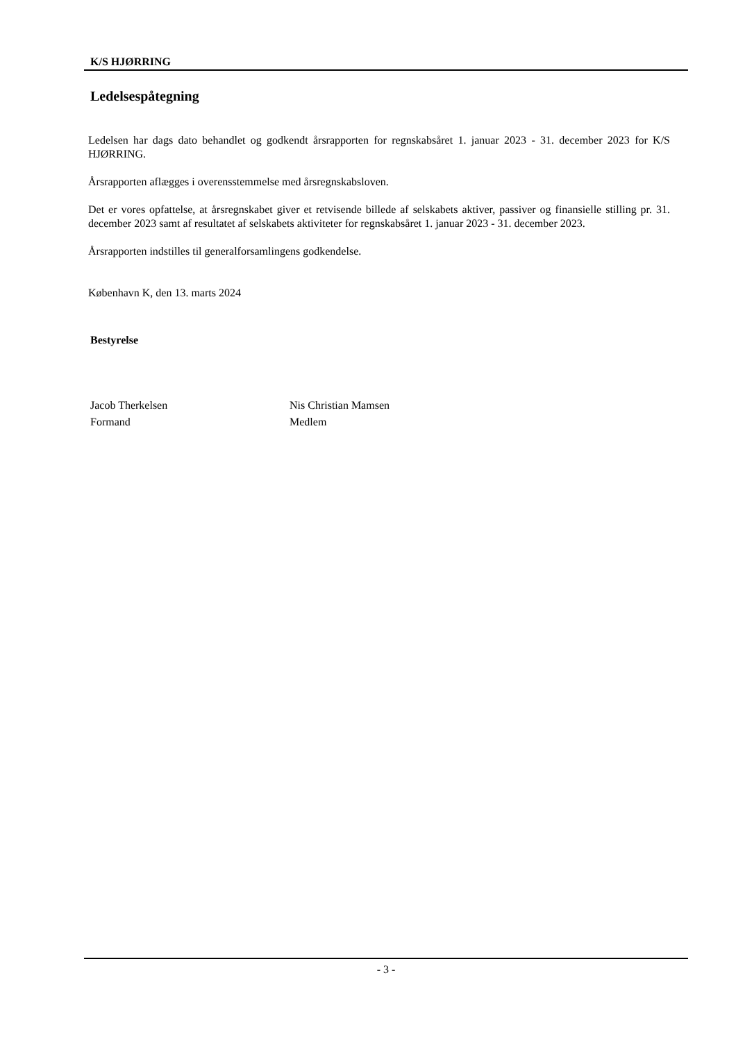K/S HJØRRING
Ledelsespåtegning
Ledelsen har dags dato behandlet og godkendt årsrapporten for regnskabsåret 1. januar 2023 - 31. december 2023 for K/S HJØRRING.
Årsrapporten aflægges i overensstemmelse med årsregnskabsloven.
Det er vores opfattelse, at årsregnskabet giver et retvisende billede af selskabets aktiver, passiver og finansielle stilling pr. 31. december 2023 samt af resultatet af selskabets aktiviteter for regnskabsåret 1. januar 2023 - 31. december 2023.
Årsrapporten indstilles til generalforsamlingens godkendelse.
København K, den 13. marts 2024
Bestyrelse
Jacob Therkelsen
Formand
Nis Christian Mamsen
Medlem
- 3 -